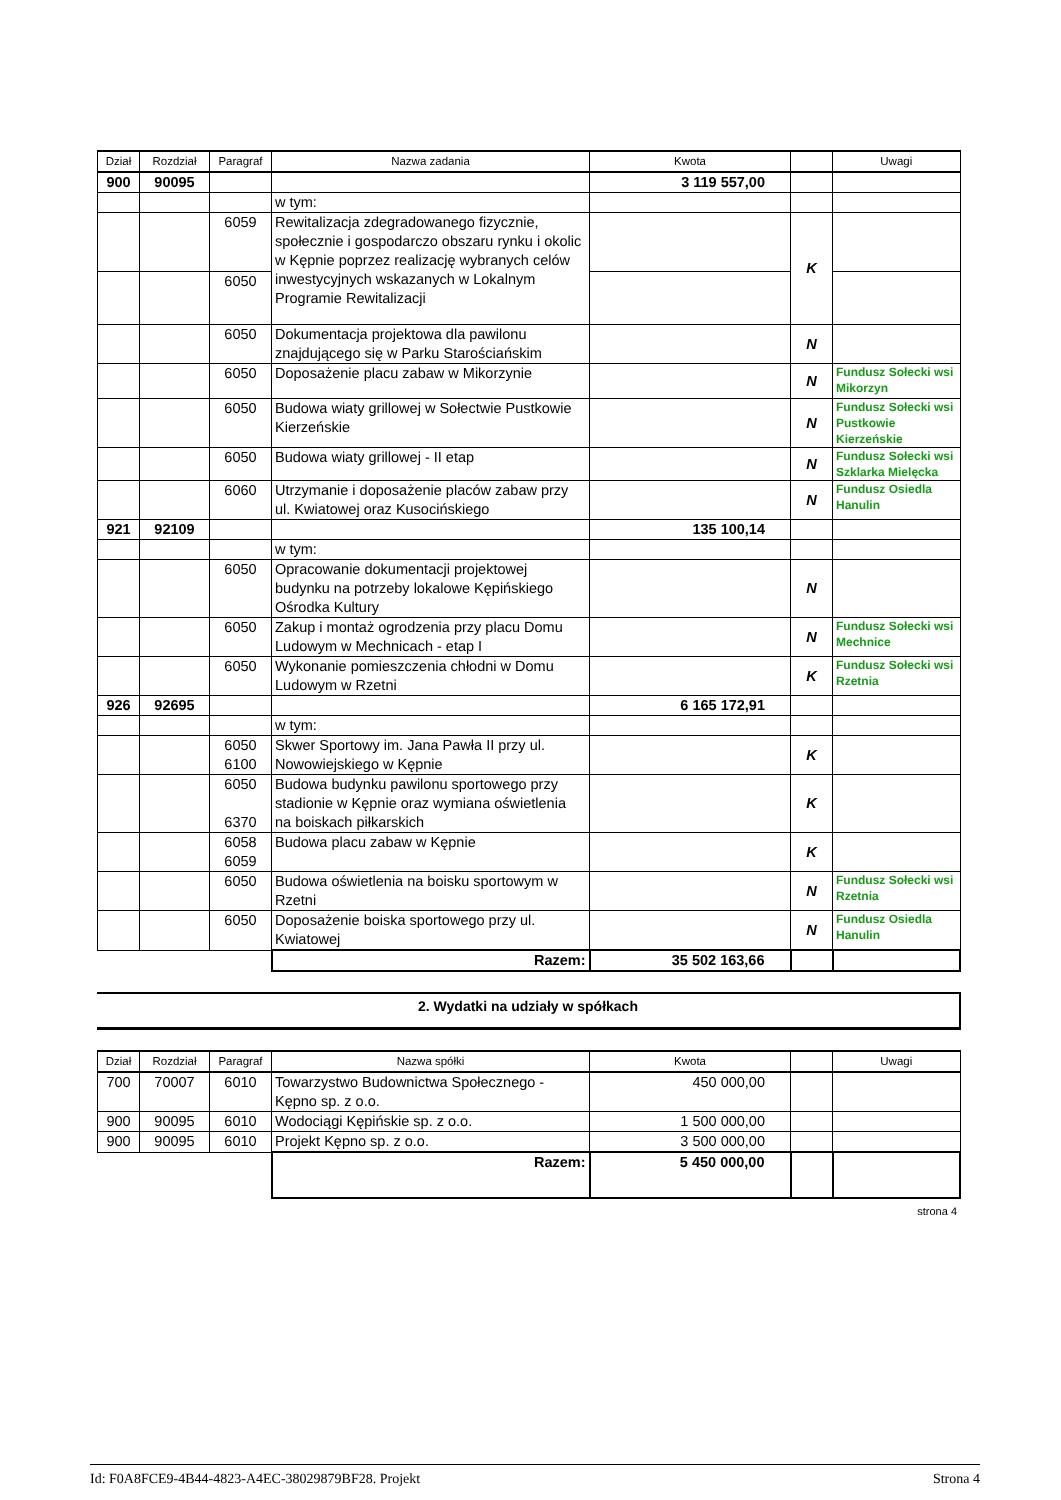| Dział | Rozdział | Paragraf | Nazwa zadania | Kwota | | Uwagi |
| --- | --- | --- | --- | --- | --- | --- |
| 900 | 90095 | | | 3 119 557,00 | | |
| | | | w tym: | | | |
| | | 6059 | Rewitalizacja zdegradowanego fizycznie, społecznie i gospodarczo obszaru rynku i okolic w Kępnie poprzez realizację wybranych celów inwestycyjnych wskazanych w Lokalnym Programie Rewitalizacji | | K | |
| | | 6050 | | | | |
| | | 6050 | Dokumentacja projektowa dla pawilonu znajdującego się w Parku Starościańskim | | N | |
| | | 6050 | Doposażenie placu zabaw w Mikorzynie | | N | Fundusz Sołecki wsi Mikorzyn |
| | | 6050 | Budowa wiaty grillowej w Sołectwie Pustkowie Kierzeńskie | | N | Fundusz Sołecki wsi Pustkowie Kierzeńskie |
| | | 6050 | Budowa wiaty grillowej - II etap | | N | Fundusz Sołecki wsi Szklarka Mielęcka |
| | | 6060 | Utrzymanie i doposażenie placów zabaw przy ul. Kwiatowej oraz Kusocińskiego | | N | Fundusz Osiedla Hanulin |
| 921 | 92109 | | | 135 100,14 | | |
| | | | w tym: | | | |
| | | 6050 | Opracowanie dokumentacji projektowej budynku na potrzeby lokalowe Kępińskiego Ośrodka Kultury | | N | |
| | | 6050 | Zakup i montaż ogrodzenia przy placu Domu Ludowym w Mechnicach - etap I | | N | Fundusz Sołecki wsi Mechnice |
| | | 6050 | Wykonanie pomieszczenia chłodni w Domu Ludowym w Rzetni | | K | Fundusz Sołecki wsi Rzetnia |
| 926 | 92695 | | | 6 165 172,91 | | |
| | | | w tym: | | | |
| | | 6050 6100 | Skwer Sportowy im. Jana Pawła II przy ul. Nowowiejskiego w Kępnie | | K | |
| | | 6050 6370 | Budowa budynku pawilonu sportowego przy stadionie w Kępnie oraz wymiana oświetlenia na boiskach piłkarskich | | K | |
| | | 6058 6059 | Budowa placu zabaw w Kępnie | | K | |
| | | 6050 | Budowa oświetlenia na boisku sportowym w Rzetni | | N | Fundusz Sołecki wsi Rzetnia |
| | | 6050 | Doposażenie boiska sportowego przy ul. Kwiatowej | | N | Fundusz Osiedla Hanulin |
| | | | Razem: | 35 502 163,66 | | |
2. Wydatki na udziały w spółkach
| Dział | Rozdział | Paragraf | Nazwa spółki | Kwota | | Uwagi |
| --- | --- | --- | --- | --- | --- | --- |
| 700 | 70007 | 6010 | Towarzystwo Budownictwa Społecznego - Kępno sp. z o.o. | 450 000,00 | | |
| 900 | 90095 | 6010 | Wodociągi Kępińskie sp. z o.o. | 1 500 000,00 | | |
| 900 | 90095 | 6010 | Projekt Kępno sp. z o.o. | 3 500 000,00 | | |
| | | | Razem: | 5 450 000,00 | | |
strona 4
Id: F0A8FCE9-4B44-4823-A4EC-38029879BF28. Projekt Strona 4